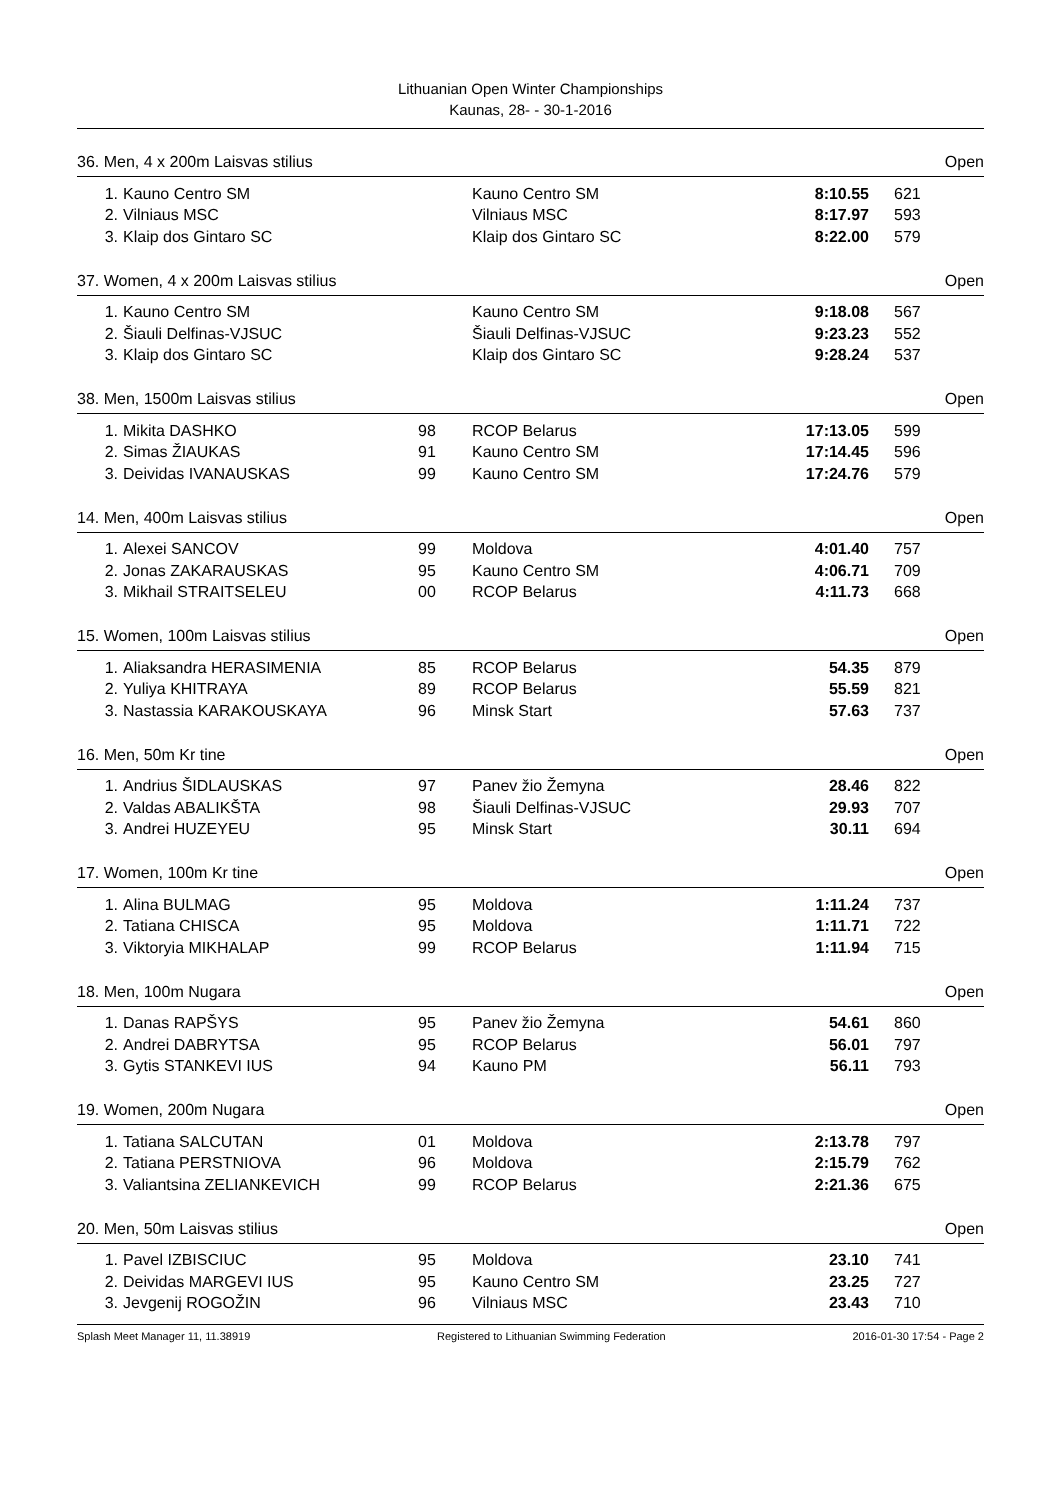Lithuanian Open Winter Championships
Kaunas, 28- - 30-1-2016
36. Men, 4 x 200m Laisvas stilius Open
| 1. | Kauno Centro SM | | Kauno Centro SM | 8:10.55 | 621 |
| 2. | Vilniaus MSC | | Vilniaus MSC | 8:17.97 | 593 |
| 3. | Klaip dos Gintaro SC | | Klaip dos Gintaro SC | 8:22.00 | 579 |
37. Women, 4 x 200m Laisvas stilius Open
| 1. | Kauno Centro SM | | Kauno Centro SM | 9:18.08 | 567 |
| 2. | Šiauli Delfinas-VJSUC | | Šiauli Delfinas-VJSUC | 9:23.23 | 552 |
| 3. | Klaip dos Gintaro SC | | Klaip dos Gintaro SC | 9:28.24 | 537 |
38. Men, 1500m Laisvas stilius Open
| 1. | Mikita DASHKO | 98 | RCOP Belarus | 17:13.05 | 599 |
| 2. | Simas ŽIAUKAS | 91 | Kauno Centro SM | 17:14.45 | 596 |
| 3. | Deividas IVANAUSKAS | 99 | Kauno Centro SM | 17:24.76 | 579 |
14. Men, 400m Laisvas stilius Open
| 1. | Alexei SANCOV | 99 | Moldova | 4:01.40 | 757 |
| 2. | Jonas ZAKARAUSKAS | 95 | Kauno Centro SM | 4:06.71 | 709 |
| 3. | Mikhail STRAITSELEU | 00 | RCOP Belarus | 4:11.73 | 668 |
15. Women, 100m Laisvas stilius Open
| 1. | Aliaksandra HERASIMENIA | 85 | RCOP Belarus | 54.35 | 879 |
| 2. | Yuliya KHITRAYA | 89 | RCOP Belarus | 55.59 | 821 |
| 3. | Nastassia KARAKOUSKAYA | 96 | Minsk Start | 57.63 | 737 |
16. Men, 50m Kr tine Open
| 1. | Andrius ŠIDLAUSKAS | 97 | Panev žio Žemyna | 28.46 | 822 |
| 2. | Valdas ABALIKŠTA | 98 | Šiauli Delfinas-VJSUC | 29.93 | 707 |
| 3. | Andrei HUZEYEU | 95 | Minsk Start | 30.11 | 694 |
17. Women, 100m Kr tine Open
| 1. | Alina BULMAG | 95 | Moldova | 1:11.24 | 737 |
| 2. | Tatiana CHISCA | 95 | Moldova | 1:11.71 | 722 |
| 3. | Viktoryia MIKHALAP | 99 | RCOP Belarus | 1:11.94 | 715 |
18. Men, 100m Nugara Open
| 1. | Danas RAPŠYS | 95 | Panev žio Žemyna | 54.61 | 860 |
| 2. | Andrei DABRYTSA | 95 | RCOP Belarus | 56.01 | 797 |
| 3. | Gytis STANKEVI IUS | 94 | Kauno PM | 56.11 | 793 |
19. Women, 200m Nugara Open
| 1. | Tatiana SALCUTAN | 01 | Moldova | 2:13.78 | 797 |
| 2. | Tatiana PERSTNIOVA | 96 | Moldova | 2:15.79 | 762 |
| 3. | Valiantsina ZELIANKEVICH | 99 | RCOP Belarus | 2:21.36 | 675 |
20. Men, 50m Laisvas stilius Open
| 1. | Pavel IZBISCIUC | 95 | Moldova | 23.10 | 741 |
| 2. | Deividas MARGEVI IUS | 95 | Kauno Centro SM | 23.25 | 727 |
| 3. | Jevgenij ROGOŽIN | 96 | Vilniaus MSC | 23.43 | 710 |
Splash Meet Manager 11, 11.38919 Registered to Lithuanian Swimming Federation 2016-01-30 17:54 - Page 2